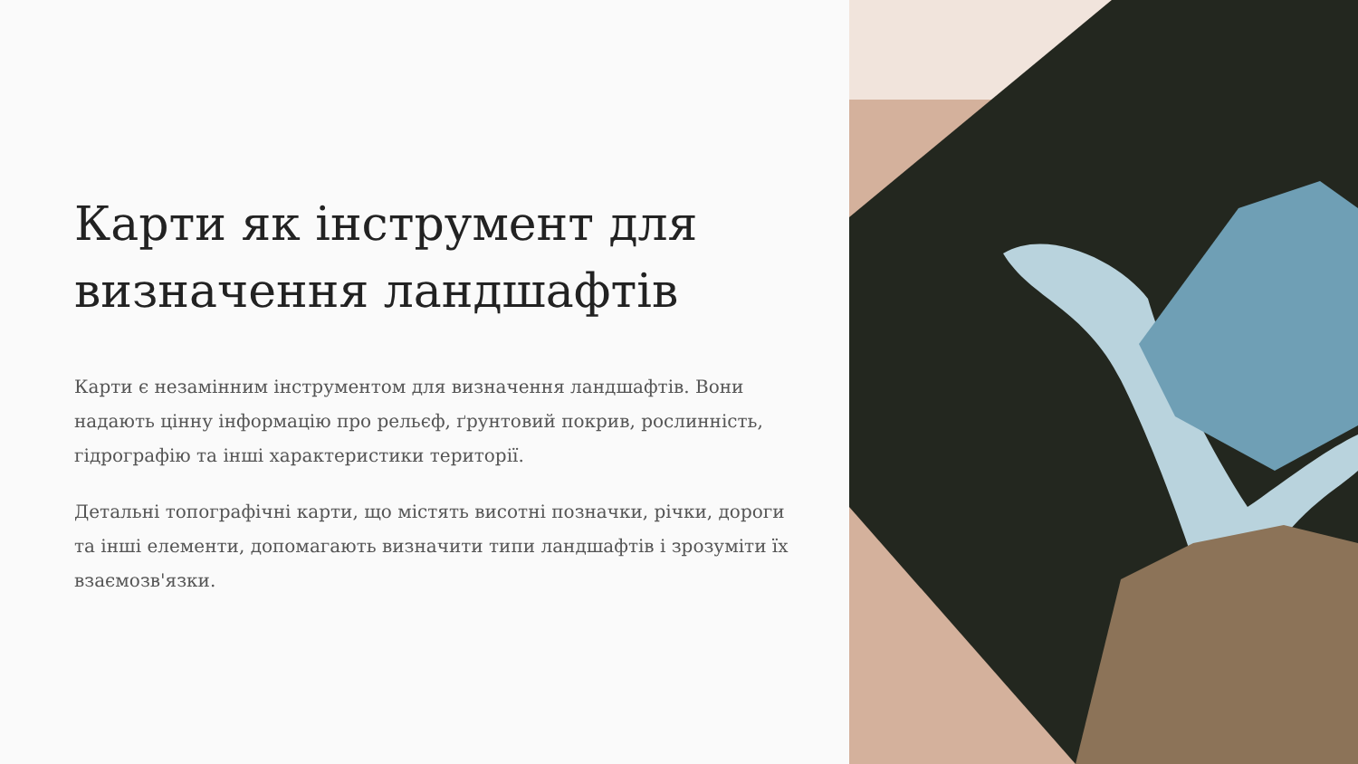Карти як інструмент для визначення ландшафтів
Карти є незамінним інструментом для визначення ландшафтів. Вони надають цінну інформацію про рельєф, ґрунтовий покрив, рослинність, гідрографію та інші характеристики території.
Детальні топографічні карти, що містять висотні позначки, річки, дороги та інші елементи, допомагають визначити типи ландшафтів і зрозуміти їх взаємозв'язки.